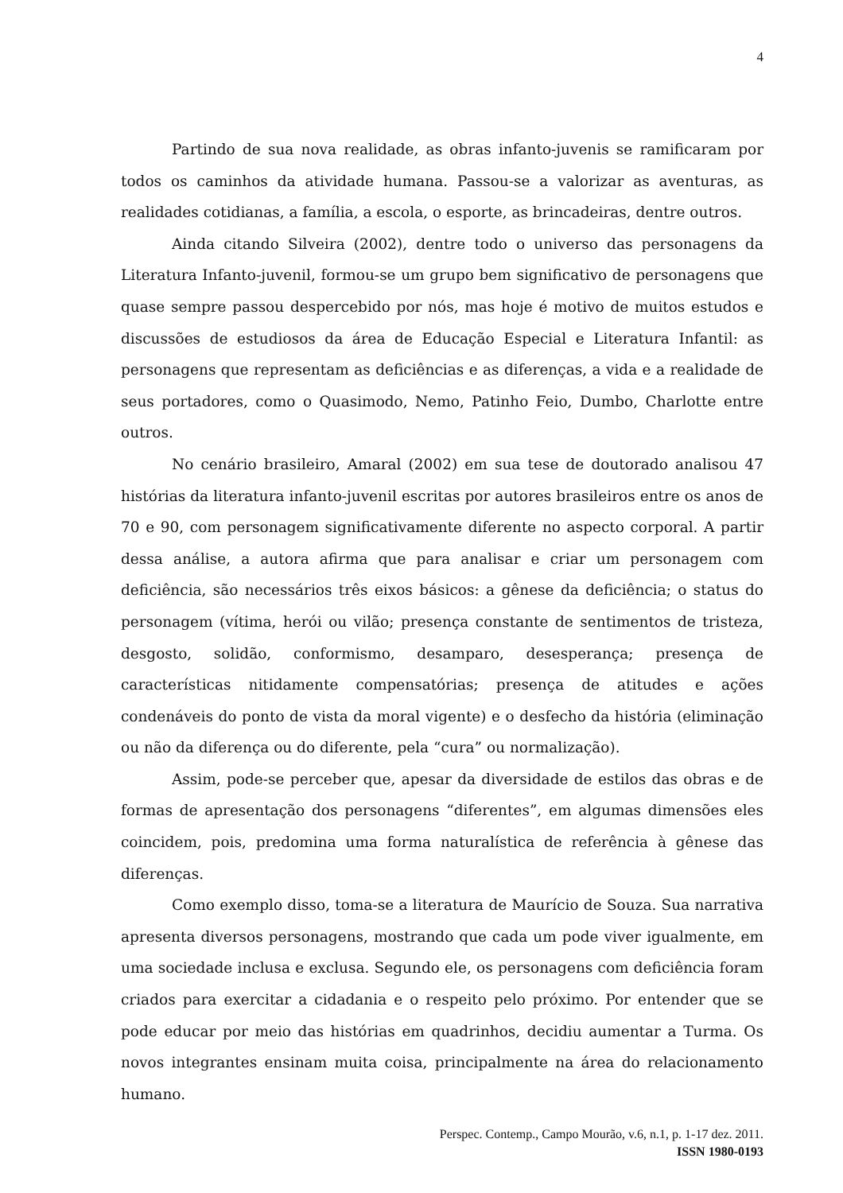4
Partindo de sua nova realidade, as obras infanto-juvenis se ramificaram por todos os caminhos da atividade humana. Passou-se a valorizar as aventuras, as realidades cotidianas, a família, a escola, o esporte, as brincadeiras, dentre outros.
Ainda citando Silveira (2002), dentre todo o universo das personagens da Literatura Infanto-juvenil, formou-se um grupo bem significativo de personagens que quase sempre passou despercebido por nós, mas hoje é motivo de muitos estudos e discussões de estudiosos da área de Educação Especial e Literatura Infantil: as personagens que representam as deficiências e as diferenças, a vida e a realidade de seus portadores, como o Quasimodo, Nemo, Patinho Feio, Dumbo, Charlotte entre outros.
No cenário brasileiro, Amaral (2002) em sua tese de doutorado analisou 47 histórias da literatura infanto-juvenil escritas por autores brasileiros entre os anos de 70 e 90, com personagem significativamente diferente no aspecto corporal. A partir dessa análise, a autora afirma que para analisar e criar um personagem com deficiência, são necessários três eixos básicos: a gênese da deficiência; o status do personagem (vítima, herói ou vilão; presença constante de sentimentos de tristeza, desgosto, solidão, conformismo, desamparo, desesperança; presença de características nitidamente compensatórias; presença de atitudes e ações condenáveis do ponto de vista da moral vigente) e o desfecho da história (eliminação ou não da diferença ou do diferente, pela “cura” ou normalização).
Assim, pode-se perceber que, apesar da diversidade de estilos das obras e de formas de apresentação dos personagens “diferentes”, em algumas dimensões eles coincidem, pois, predomina uma forma naturalística de referência à gênese das diferenças.
Como exemplo disso, toma-se a literatura de Maurício de Souza. Sua narrativa apresenta diversos personagens, mostrando que cada um pode viver igualmente, em uma sociedade inclusa e exclusa. Segundo ele, os personagens com deficiência foram criados para exercitar a cidadania e o respeito pelo próximo. Por entender que se pode educar por meio das histórias em quadrinhos, decidiu aumentar a Turma. Os novos integrantes ensinam muita coisa, principalmente na área do relacionamento humano.
Perspec. Contemp., Campo Mourão, v.6, n.1, p. 1-17 dez. 2011.
ISSN 1980-0193